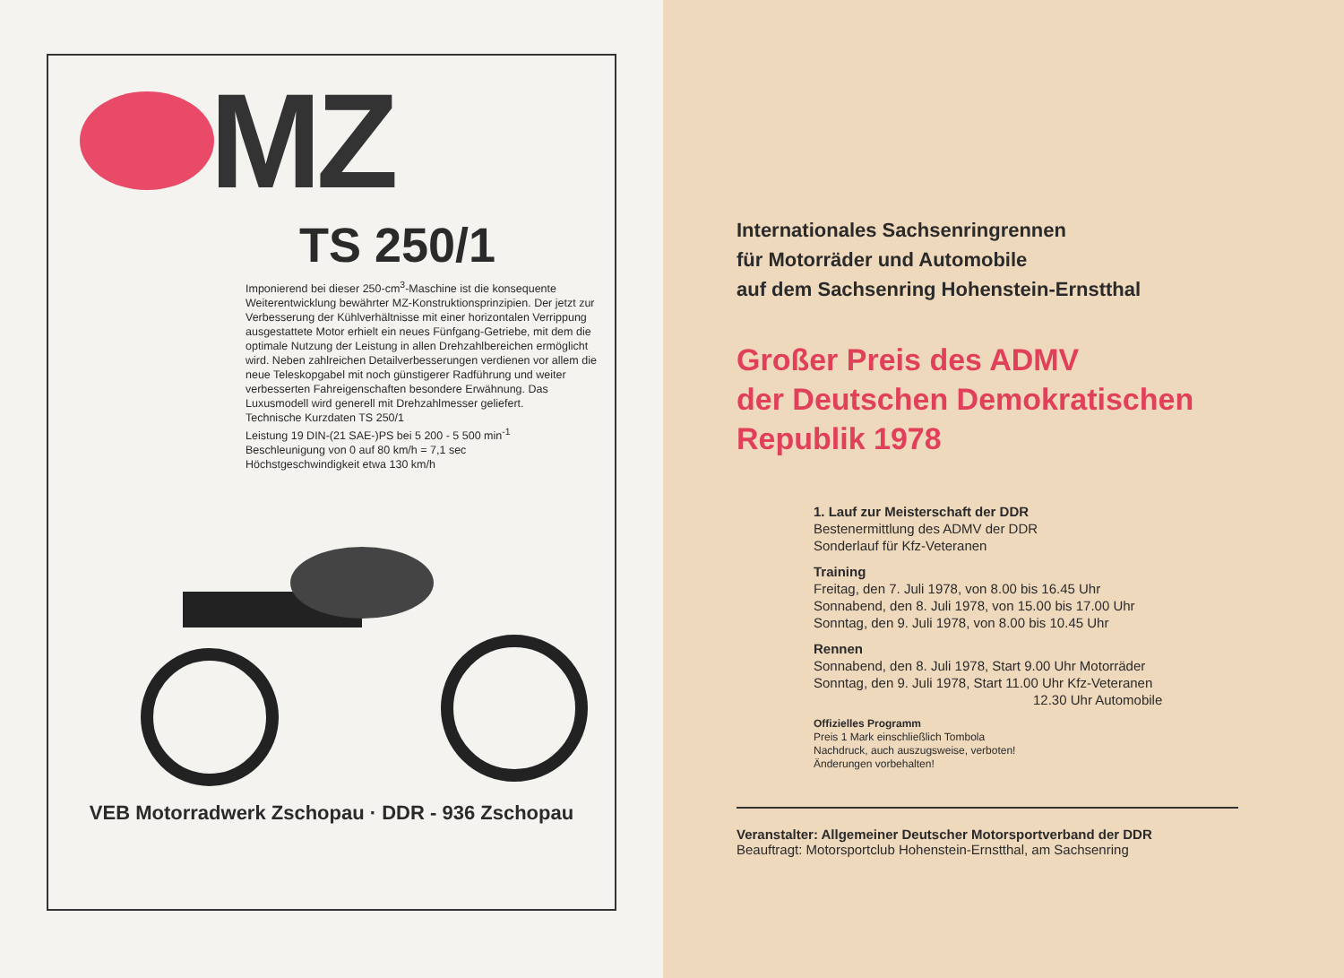MZ
TS 250/1
Imponierend bei dieser 250-cm<sup>3</sup>-Maschine ist die konsequente Weiterentwicklung bewährter MZ-Konstruktionsprinzipien. Der jetzt zur Verbesserung der Kühlverhältnisse mit einer horizontalen Verrippung ausgestattete Motor erhielt ein neues Fünfgang-Getriebe, mit dem die optimale Nutzung der Leistung in allen Drehzahlbereichen ermöglicht wird. Neben zahlreichen Detailverbesserungen verdienen vor allem die neue Teleskopgabel mit noch günstigerer Radführung und weiter verbesserten Fahreigenschaften besondere Erwähnung. Das Luxusmodell wird generell mit Drehzahlmesser geliefert.
Technische Kurzdaten TS 250/1
Leistung 19 DIN-(21 SAE-)PS bei 5 200 - 5 500 min<sup>-1</sup>
Beschleunigung von 0 auf 80 km/h = 7,1 sec
Höchstgeschwindigkeit etwa 130 km/h
VEB Motorradwerk Zschopau · DDR - 936 Zschopau
Internationales Sachsenringrennen
für Motorräder und Automobile
auf dem Sachsenring Hohenstein-Ernstthal
Großer Preis des ADMV
der Deutschen Demokratischen
Republik 1978
1. Lauf zur Meisterschaft der DDR
Bestenermittlung des ADMV der DDR
Sonderlauf für Kfz-Veteranen
Training
Freitag, den 7. Juli 1978, von 8.00 bis 16.45 Uhr
Sonnabend, den 8. Juli 1978, von 15.00 bis 17.00 Uhr
Sonntag, den 9. Juli 1978, von 8.00 bis 10.45 Uhr
Rennen
Sonnabend, den 8. Juli 1978, Start 9.00 Uhr Motorräder
Sonntag, den 9. Juli 1978, Start 11.00 Uhr Kfz-Veteranen
12.30 Uhr Automobile
Offizielles Programm
Preis 1 Mark einschließlich Tombola
Nachdruck, auch auszugsweise, verboten!
Änderungen vorbehalten!
Veranstalter: Allgemeiner Deutscher Motorsportverband der DDR
Beauftragt: Motorsportclub Hohenstein-Ernstthal, am Sachsenring